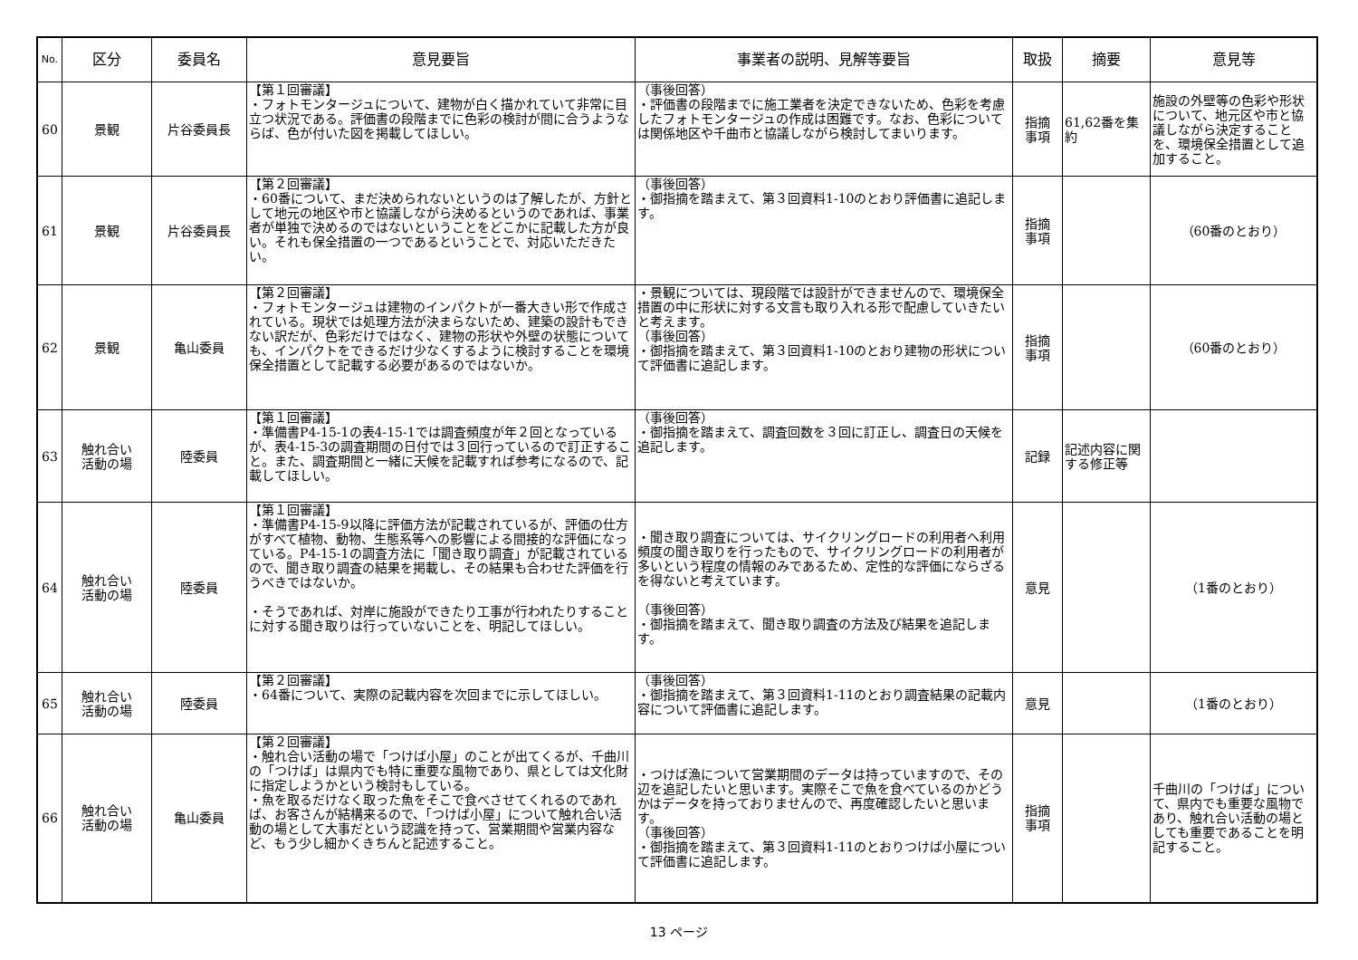| No. | 区分 | 委員名 | 意見要旨 | 事業者の説明、見解等要旨 | 取扱 | 摘要 | 意見等 |
| --- | --- | --- | --- | --- | --- | --- | --- |
| 60 | 景観 | 片谷委員長 | 【第１回審議】 ・フォトモンタージュについて、建物が白く描かれていて非常に目立つ状況である。評価書の段階までに色彩の検討が間に合うようならば、色が付いた図を掲載してほしい。 | （事後回答） ・評価書の段階までに施工業者を決定できないため、色彩を考慮したフォトモンタージュの作成は困難です。なお、色彩については関係地区や千曲市と協議しながら検討してまいります。 | 指摘 事項 | 61,62番を集約 | 施設の外壁等の色彩や形状について、地元区や市と協議しながら決定することを、環境保全措置として追加すること。 |
| 61 | 景観 | 片谷委員長 | 【第２回審議】 ・60番について、まだ決められないというのは了解したが、方針として地元の地区や市と協議しながら決めるというのであれば、事業者が単独で決めるのではないということをどこかに記載した方が良い。それも保全措置の一つであるということで、対応いただきたい。 | （事後回答） ・御指摘を踏まえて、第３回資料1-10のとおり評価書に追記します。 | 指摘 事項 | | （60番のとおり） |
| 62 | 景観 | 亀山委員 | 【第２回審議】 ・フォトモンタージュは建物のインパクトが一番大きい形で作成されている。現状では処理方法が決まらないため、建築の設計もできない訳だが、色彩だけではなく、建物の形状や外壁の状態についても、インパクトをできるだけ少なくするように検討することを環境保全措置として記載する必要があるのではないか。 | ・景観については、現段階では設計ができませんので、環境保全措置の中に形状に対する文言も取り入れる形で配慮していきたいと考えます。 （事後回答） ・御指摘を踏まえて、第３回資料1-10のとおり建物の形状について評価書に追記します。 | 指摘 事項 | | （60番のとおり） |
| 63 | 触れ合い 活動の場 | 陸委員 | 【第１回審議】 ・準備書P4-15-1の表4-15-1では調査頻度が年２回となっているが、表4-15-3の調査期間の日付では３回行っているので訂正すること。また、調査期間と一緒に天候を記載すれば参考になるので、記載してほしい。 | （事後回答） ・御指摘を踏まえて、調査回数を３回に訂正し、調査日の天候を追記します。 | 記録 | 記述内容に関する修正等 | |
| 64 | 触れ合い 活動の場 | 陸委員 | 【第１回審議】 ・準備書P4-15-9以降に評価方法が記載されているが、評価の仕方がすべて植物、動物、生態系等への影響による間接的な評価になっている。P4-15-1の調査方法に「聞き取り調査」が記載されているので、聞き取り調査の結果を掲載し、その結果も合わせた評価を行うべきではないか。 ・そうであれば、対岸に施設ができたり工事が行われたりすることに対する聞き取りは行っていないことを、明記してほしい。 | ・聞き取り調査については、サイクリングロードの利用者へ利用頻度の聞き取りを行ったもので、サイクリングロードの利用者が多いという程度の情報のみであるため、定性的な評価にならざるを得ないと考えています。 （事後回答） ・御指摘を踏まえて、聞き取り調査の方法及び結果を追記します。 | 意見 | | （1番のとおり） |
| 65 | 触れ合い 活動の場 | 陸委員 | 【第２回審議】 ・64番について、実際の記載内容を次回までに示してほしい。 | （事後回答） ・御指摘を踏まえて、第３回資料1-11のとおり調査結果の記載内容について評価書に追記します。 | 意見 | | （1番のとおり） |
| 66 | 触れ合い 活動の場 | 亀山委員 | 【第２回審議】 ・触れ合い活動の場で「つけば小屋」のことが出てくるが、千曲川の「つけば」は県内でも特に重要な風物であり、県としては文化財に指定しようかという検討もしている。 ・魚を取るだけなく取った魚をそこで食べさせてくれるのであれば、お客さんが結構来るので、「つけば小屋」について触れ合い活動の場として大事だという認識を持って、営業期間や営業内容など、もう少し細かくきちんと記述すること。 | ・つけば漁について営業期間のデータは持っていますので、その辺を追記したいと思います。実際そこで魚を食べているのかどうかはデータを持っておりませんので、再度確認したいと思います。 （事後回答） ・御指摘を踏まえて、第３回資料1-11のとおりつけば小屋について評価書に追記します。 | 指摘 事項 | | 千曲川の「つけば」について、県内でも重要な風物であり、触れ合い活動の場としても重要であることを明記すること。 |
13 ページ